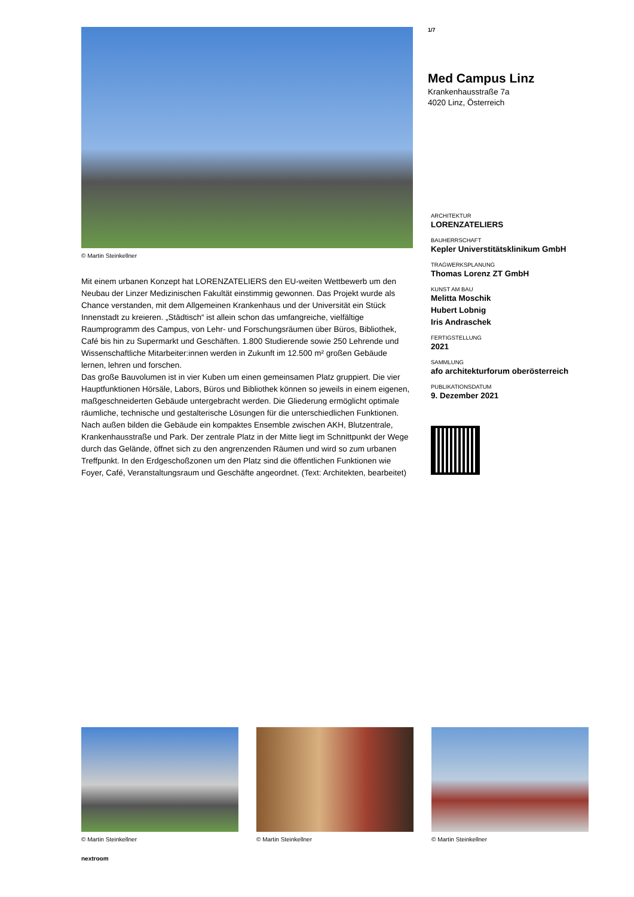© Martin Steinkellner
Mit einem urbanen Konzept hat LORENZATELIERS den EU-weiten Wettbewerb um den Neubau der Linzer Medizinischen Fakultät einstimmig gewonnen. Das Projekt wurde als Chance verstanden, mit dem Allgemeinen Krankenhaus und der Universität ein Stück Innenstadt zu kreieren. „Städtisch“ ist allein schon das umfangreiche, vielfältige Raumprogramm des Campus, von Lehr- und Forschungsräumen über Büros, Bibliothek, Café bis hin zu Supermarkt und Geschäften. 1.800 Studierende sowie 250 Lehrende und Wissenschaftliche Mitarbeiter:innen werden in Zukunft im 12.500 m² großen Gebäude lernen, lehren und forschen.
Das große Bauvolumen ist in vier Kuben um einen gemeinsamen Platz gruppiert. Die vier Hauptfunktionen Hörsäle, Labors, Büros und Bibliothek können so jeweils in einem eigenen, maßgeschneiderten Gebäude untergebracht werden. Die Gliederung ermöglicht optimale räumliche, technische und gestalterische Lösungen für die unterschiedlichen Funktionen. Nach außen bilden die Gebäude ein kompaktes Ensemble zwischen AKH, Blutzentrale, Krankenhausstraße und Park. Der zentrale Platz in der Mitte liegt im Schnittpunkt der Wege durch das Gelände, öffnet sich zu den angrenzenden Räumen und wird so zum urbanen Treffpunkt. In den Erdgeschoßzonen um den Platz sind die öffentlichen Funktionen wie Foyer, Café, Veranstaltungsraum und Geschäfte angeordnet. (Text: Architekten, bearbeitet)
1/7
Med Campus Linz
Krankenhausstraße 7a
4020 Linz, Österreich
ARCHITEKTUR
LORENZATELIERS
BAUHERRSCHAFT
Kepler Universtitätsklinikum GmbH
TRAGWERKSPLANUNG
Thomas Lorenz ZT GmbH
KUNST AM BAU
Melitta Moschik
Hubert Lobnig
Iris Andraschek
FERTIGSTELLUNG
2021
SAMMLUNG
afo architekturforum oberösterreich
PUBLIKATIONSDATUM
9. Dezember 2021
© Martin Steinkellner © Martin Steinkellner © Martin Steinkellner
nextroom